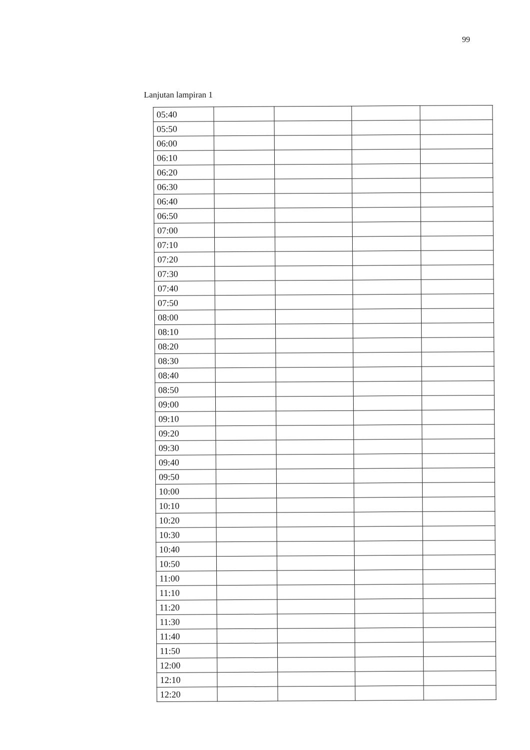99
Lanjutan lampiran 1
| 05:40 | | | | |
| 05:50 | | | | |
| 06:00 | | | | |
| 06:10 | | | | |
| 06:20 | | | | |
| 06:30 | | | | |
| 06:40 | | | | |
| 06:50 | | | | |
| 07:00 | | | | |
| 07:10 | | | | |
| 07:20 | | | | |
| 07:30 | | | | |
| 07:40 | | | | |
| 07:50 | | | | |
| 08:00 | | | | |
| 08:10 | | | | |
| 08:20 | | | | |
| 08:30 | | | | |
| 08:40 | | | | |
| 08:50 | | | | |
| 09:00 | | | | |
| 09:10 | | | | |
| 09:20 | | | | |
| 09:30 | | | | |
| 09:40 | | | | |
| 09:50 | | | | |
| 10:00 | | | | |
| 10:10 | | | | |
| 10:20 | | | | |
| 10:30 | | | | |
| 10:40 | | | | |
| 10:50 | | | | |
| 11:00 | | | | |
| 11:10 | | | | |
| 11:20 | | | | |
| 11:30 | | | | |
| 11:40 | | | | |
| 11:50 | | | | |
| 12:00 | | | | |
| 12:10 | | | | |
| 12:20 | | | | |